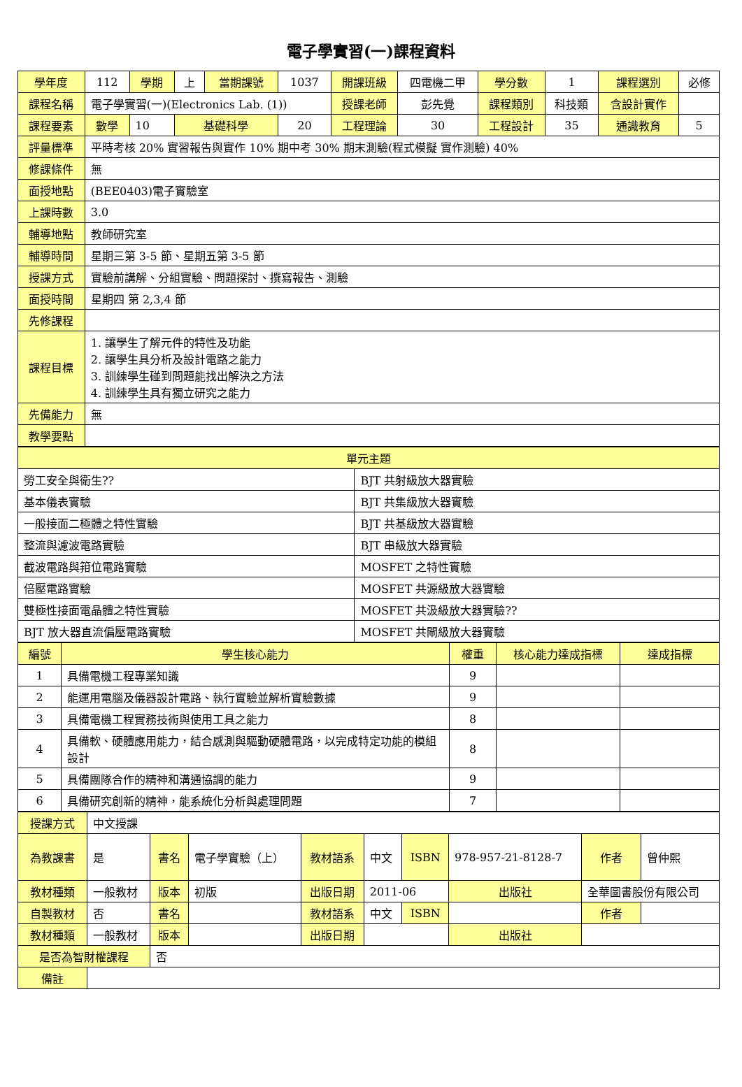電子學實習(一)課程資料
| 學年度 | 112 | 學期 | 上 | 當期課號 | 1037 | 開課班級 | 四電機二甲 | 學分數 | 1 | 課程選別 | 必修 |
| 課程名稱 | 電子學實習(一)(Electronics Lab. (1)) | | | | | 授課老師 | 彭先覺 | 課程類別 | 科技類 | 含設計實作 | |
| 課程要素 | 數學 | 10 | 基礎科學 | | 20 | 工程理論 | 30 | 工程設計 | 35 | 通識教育 | 5 |
| 評量標準 | 平時考核 20% 實習報告與實作 10% 期中考 30% 期末測驗(程式模擬 實作測驗) 40% | | | | | | | | | | |
| 修課條件 | 無 | | | | | | | | | | |
| 面授地點 | (BEE0403)電子實驗室 | | | | | | | | | | |
| 上課時數 | 3.0 | | | | | | | | | | |
| 輔導地點 | 教師研究室 | | | | | | | | | | |
| 輔導時間 | 星期三第 3-5 節、星期五第 3-5 節 | | | | | | | | | | |
| 授課方式 | 實驗前講解、分組實驗、問題探討、撰寫報告、測驗 | | | | | | | | | | |
| 面授時間 | 星期四 第 2,3,4 節 | | | | | | | | | | |
| 先修課程 | | | | | | | | | | | |
| 課程目標 | 1. 讓學生了解元件的特性及功能 2. 讓學生具分析及設計電路之能力 3. 訓練學生碰到問題能找出解決之方法 4. 訓練學生具有獨立研究之能力 | | | | | | | | | | |
| 先備能力 | 無 | | | | | | | | | | |
| 教學要點 | | | | | | | | | | | |
| 單元主題 | |
| --- | --- |
| 勞工安全與衛生?? | BJT 共射級放大器實驗 |
| 基本儀表實驗 | BJT 共集級放大器實驗 |
| 一般接面二極體之特性實驗 | BJT 共基級放大器實驗 |
| 整流與濾波電路實驗 | BJT 串級放大器實驗 |
| 截波電路與箝位電路實驗 | MOSFET 之特性實驗 |
| 倍壓電路實驗 | MOSFET 共源級放大器實驗 |
| 雙極性接面電晶體之特性實驗 | MOSFET 共汲級放大器實驗?? |
| BJT 放大器直流偏壓電路實驗 | MOSFET 共閘級放大器實驗 |
| 編號 | 學生核心能力 | 權重 | 核心能力達成指標 | 達成指標 |
| --- | --- | --- | --- | --- |
| 1 | 具備電機工程專業知識 | 9 | | |
| 2 | 能運用電腦及儀器設計電路、執行實驗並解析實驗數據 | 9 | | |
| 3 | 具備電機工程實務技術與使用工具之能力 | 8 | | |
| 4 | 具備軟、硬體應用能力，結合感測與驅動硬體電路，以完成特定功能的模組設計 | 8 | | |
| 5 | 具備團隊合作的精神和溝通協調的能力 | 9 | | |
| 6 | 具備研究創新的精神，能系統化分析與處理問題 | 7 | | |
| 授課方式 | 中文授課 | | | | | | | | |
| 為教課書 | 是 | 書名 | 電子學實驗（上） | 教材語系 | 中文 | ISBN | 978-957-21-8128-7 | 作者 | 曾仲熙 |
| 教材種類 | 一般教材 | 版本 | 初版 | 出版日期 | 2011-06 | | 出版社 | 全華圖書股份有限公司 | |
| 自製教材 | 否 | 書名 | | 教材語系 | 中文 | ISBN | | 作者 | |
| 教材種類 | 一般教材 | 版本 | | 出版日期 | | | 出版社 | | |
| 是否為智財權課程 | | 否 | | | | | | | |
| 備註 | | | | | | | | | |